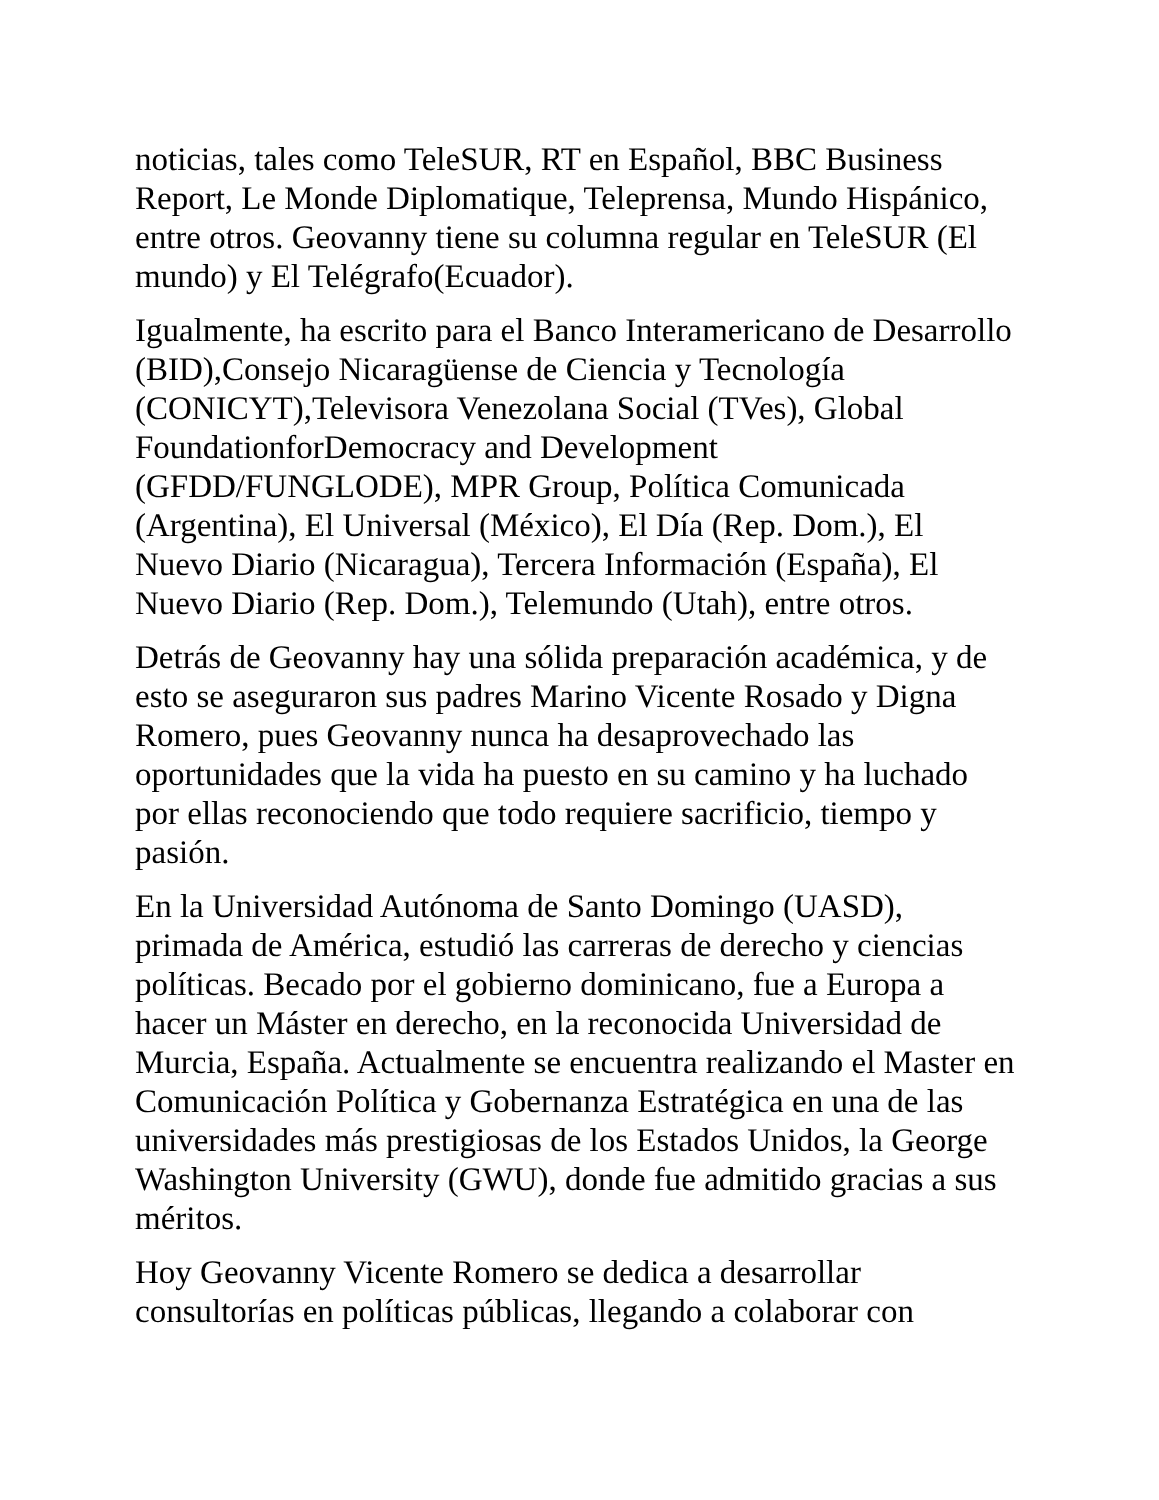noticias, tales como TeleSUR, RT en Español, BBC Business Report, Le Monde Diplomatique, Teleprensa, Mundo Hispánico, entre otros. Geovanny tiene su columna regular en TeleSUR (El mundo) y El Telégrafo(Ecuador).
Igualmente, ha escrito para el Banco Interamericano de Desarrollo (BID),Consejo Nicaragüense de Ciencia y Tecnología (CONICYT),Televisora Venezolana Social (TVes), Global FoundationforDemocracy and Development (GFDD/FUNGLODE), MPR Group, Política Comunicada (Argentina), El Universal (México), El Día (Rep. Dom.), El Nuevo Diario (Nicaragua), Tercera Información (España), El Nuevo Diario (Rep. Dom.), Telemundo (Utah), entre otros.
Detrás de Geovanny hay una sólida preparación académica, y de esto se aseguraron sus padres Marino Vicente Rosado y Digna Romero, pues Geovanny nunca ha desaprovechado las oportunidades que la vida ha puesto en su camino y ha luchado por ellas reconociendo que todo requiere sacrificio, tiempo y pasión.
En la Universidad Autónoma de Santo Domingo (UASD), primada de América, estudió las carreras de derecho y ciencias políticas. Becado por el gobierno dominicano, fue a Europa a hacer un Máster en derecho, en la reconocida Universidad de Murcia, España. Actualmente se encuentra realizando el Master en Comunicación Política y Gobernanza Estratégica en una de las universidades más prestigiosas de los Estados Unidos, la George Washington University (GWU), donde fue admitido gracias a sus méritos.
Hoy Geovanny Vicente Romero se dedica a desarrollar consultorías en políticas públicas, llegando a colaborar con